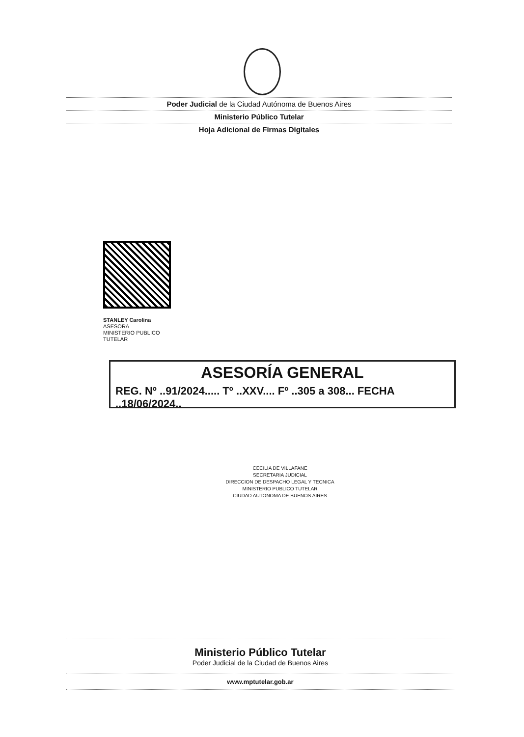Poder Judicial de la Ciudad Autónoma de Buenos Aires
Ministerio Público Tutelar
Hoja Adicional de Firmas Digitales
STANLEY Carolina
ASESORA
MINISTERIO PUBLICO
TUTELAR
ASESORÍA GENERAL
REG. Nº ..91/2024..... Tº ..XXV.... Fº ..305 a 308... FECHA ..18/06/2024..
CECILIA DE VILLAFANE
SECRETARIA JUDICIAL
DIRECCION DE DESPACHO LEGAL Y TECNICA
MINISTERIO PUBLICO TUTELAR
CIUDAD AUTONOMA DE BUENOS AIRES
Ministerio Público Tutelar
Poder Judicial de la Ciudad de Buenos Aires
www.mptutelar.gob.ar